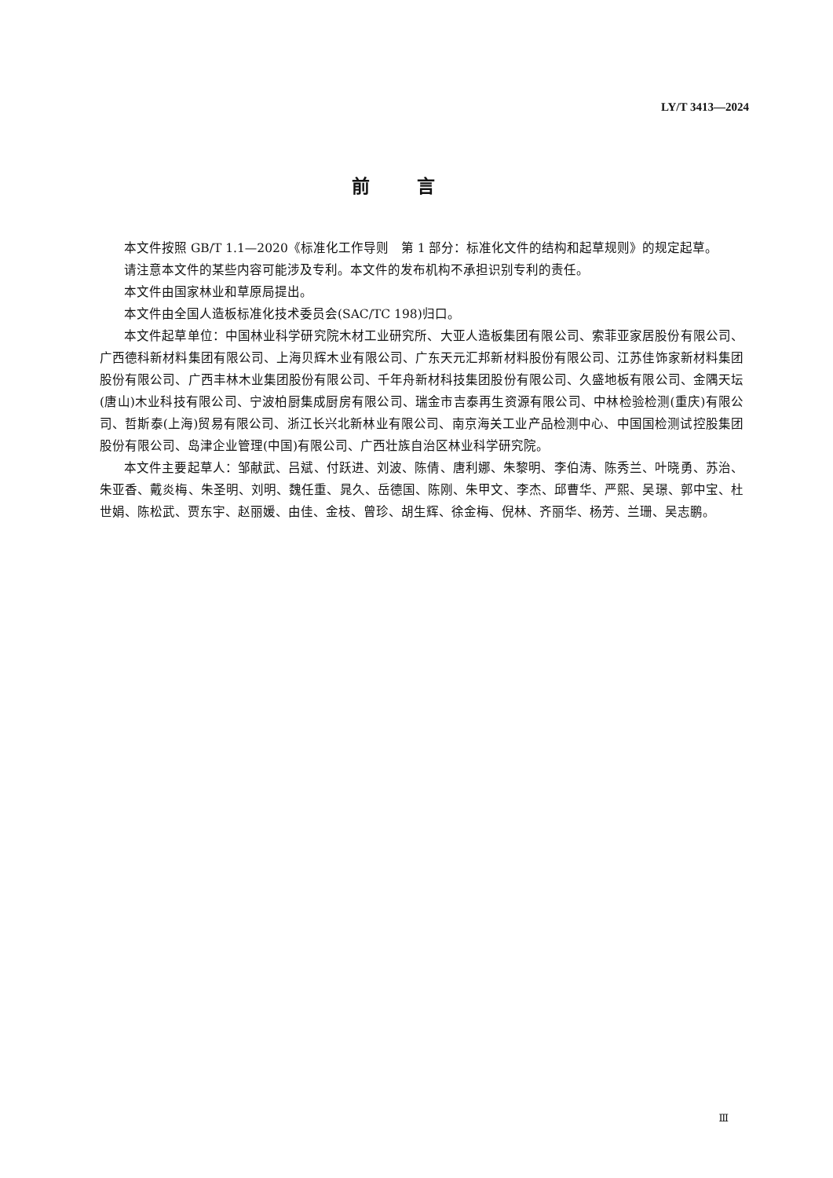LY/T 3413—2024
前言
本文件按照 GB/T 1.1—2020《标准化工作导则　第 1 部分：标准化文件的结构和起草规则》的规定起草。
请注意本文件的某些内容可能涉及专利。本文件的发布机构不承担识别专利的责任。
本文件由国家林业和草原局提出。
本文件由全国人造板标准化技术委员会(SAC/TC 198)归口。
本文件起草单位：中国林业科学研究院木材工业研究所、大亚人造板集团有限公司、索菲亚家居股份有限公司、广西德科新材料集团有限公司、上海贝辉木业有限公司、广东天元汇邦新材料股份有限公司、江苏佳饰家新材料集团股份有限公司、广西丰林木业集团股份有限公司、千年舟新材科技集团股份有限公司、久盛地板有限公司、金隅天坛(唐山)木业科技有限公司、宁波柏厨集成厨房有限公司、瑞金市吉泰再生资源有限公司、中林检验检测(重庆)有限公司、哲斯泰(上海)贸易有限公司、浙江长兴北新林业有限公司、南京海关工业产品检测中心、中国国检测试控股集团股份有限公司、岛津企业管理(中国)有限公司、广西壮族自治区林业科学研究院。
本文件主要起草人：邹献武、吕斌、付跃进、刘波、陈倩、唐利娜、朱黎明、李伯涛、陈秀兰、叶晓勇、苏治、朱亚香、戴炎梅、朱圣明、刘明、魏任重、晁久、岳德国、陈刚、朱甲文、李杰、邱曹华、严熙、吴璟、郭中宝、杜世娟、陈松武、贾东宇、赵丽媛、由佳、金枝、曾珍、胡生辉、徐金梅、倪林、齐丽华、杨芳、兰珊、吴志鹏。
Ⅲ